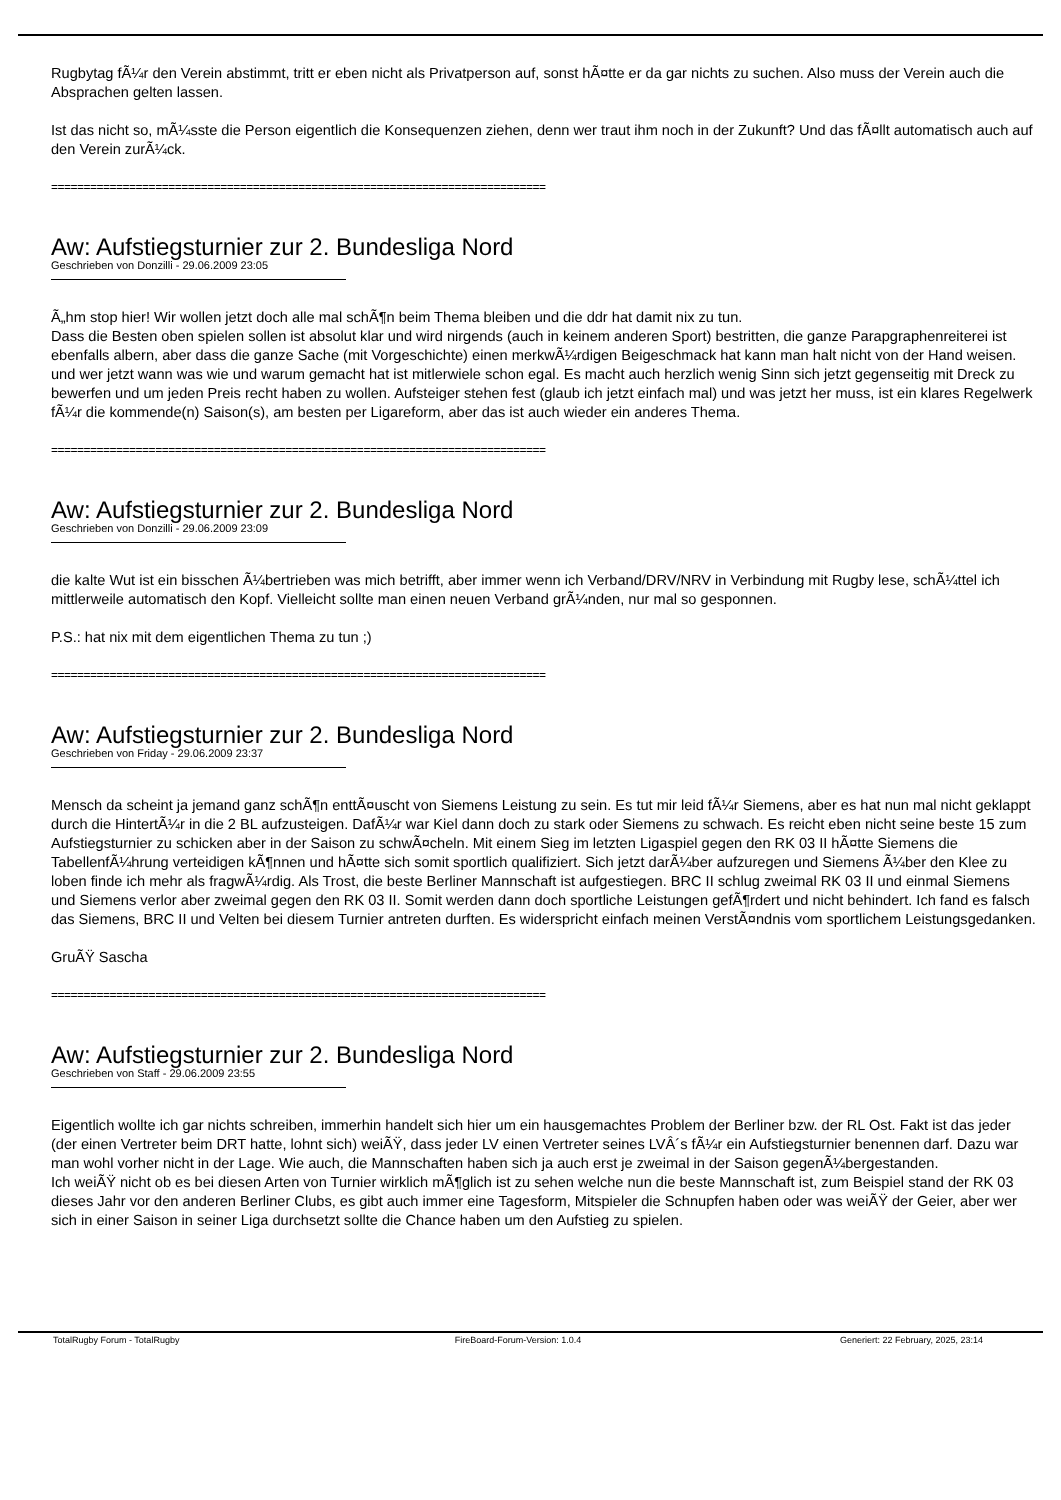Rugbytag fÃ¼r den Verein abstimmt, tritt er eben nicht als Privatperson auf, sonst hÃ¤tte er da gar nichts zu suchen. Also muss der Verein auch die Absprachen gelten lassen.
Ist das nicht so, mÃ¼sste die Person eigentlich die Konsequenzen ziehen, denn wer traut ihm noch in der Zukunft? Und das fÃ¤llt automatisch auch auf den Verein zurÃ¼ck.
============================================================================
Aw: Aufstiegsturnier zur 2. Bundesliga Nord
Geschrieben von Donzilli - 29.06.2009 23:05
Ã„hm stop hier! Wir wollen jetzt doch alle mal schÃ¶n beim Thema bleiben und die ddr hat damit nix zu tun.
Dass die Besten oben spielen sollen ist absolut klar und wird nirgends (auch in keinem anderen Sport) bestritten, die ganze Parapgraphenreiterei ist ebenfalls albern, aber dass die ganze Sache (mit Vorgeschichte) einen merkwÃ¼rdigen Beigeschmack hat kann man halt nicht von der Hand weisen. und wer jetzt wann was wie und warum gemacht hat ist mitlerwiele schon egal. Es macht auch herzlich wenig Sinn sich jetzt gegenseitig mit Dreck zu bewerfen und um jeden Preis recht haben zu wollen. Aufsteiger stehen fest (glaub ich jetzt einfach mal) und was jetzt her muss, ist ein klares Regelwerk fÃ¼r die kommende(n) Saison(s), am besten per Ligareform, aber das ist auch wieder ein anderes Thema.
============================================================================
Aw: Aufstiegsturnier zur 2. Bundesliga Nord
Geschrieben von Donzilli - 29.06.2009 23:09
die kalte Wut ist ein bisschen Ã¼bertrieben was mich betrifft, aber immer wenn ich Verband/DRV/NRV in Verbindung mit Rugby lese, schÃ¼ttel ich mittlerweile automatisch den Kopf. Vielleicht sollte man einen neuen Verband grÃ¼nden, nur mal so gesponnen.
P.S.: hat nix mit dem eigentlichen Thema zu tun ;)
============================================================================
Aw: Aufstiegsturnier zur 2. Bundesliga Nord
Geschrieben von Friday - 29.06.2009 23:37
Mensch da scheint ja jemand ganz schÃ¶n enttÃ¤uscht von Siemens Leistung zu sein. Es tut mir leid fÃ¼r Siemens, aber es hat nun mal nicht geklappt durch die HintertÃ¼r in die 2 BL aufzusteigen. DafÃ¼r war Kiel dann doch zu stark oder Siemens zu schwach. Es reicht eben nicht seine beste 15 zum Aufstiegsturnier zu schicken aber in der Saison zu schwÃ¤cheln. Mit einem Sieg im letzten Ligaspiel gegen den RK 03 II hÃ¤tte Siemens die TabellenfÃ¼hrung verteidigen kÃ¶nnen und hÃ¤tte sich somit sportlich qualifiziert. Sich jetzt darÃ¼ber aufzuregen und Siemens Ã¼ber den Klee zu loben finde ich mehr als fragwÃ¼rdig. Als Trost, die beste Berliner Mannschaft ist aufgestiegen. BRC II schlug zweimal RK 03 II und einmal Siemens und Siemens verlor aber zweimal gegen den RK 03 II. Somit werden dann doch sportliche Leistungen gefÃ¶rdert und nicht behindert. Ich fand es falsch das Siemens, BRC II und Velten bei diesem Turnier antreten durften. Es widerspricht einfach meinen VerstÃ¤ndnis vom sportlichem Leistungsgedanken.
GruÃŸ Sascha
============================================================================
Aw: Aufstiegsturnier zur 2. Bundesliga Nord
Geschrieben von Staff - 29.06.2009 23:55
Eigentlich wollte ich gar nichts schreiben, immerhin handelt sich hier um ein hausgemachtes Problem der Berliner bzw. der RL Ost. Fakt ist das jeder (der einen Vertreter beim DRT hatte, lohnt sich) weiÃŸ, dass jeder LV einen Vertreter seines LVÂ´s fÃ¼r ein Aufstiegsturnier benennen darf. Dazu war man wohl vorher nicht in der Lage. Wie auch, die Mannschaften haben sich ja auch erst je zweimal in der Saison gegenÃ¼bergestanden.
Ich weiÃŸ nicht ob es bei diesen Arten von Turnier wirklich mÃ¶glich ist zu sehen welche nun die beste Mannschaft ist, zum Beispiel stand der RK 03 dieses Jahr vor den anderen Berliner Clubs, es gibt auch immer eine Tagesform, Mitspieler die Schnupfen haben oder was weiÃŸ der Geier, aber wer sich in einer Saison in seiner Liga durchsetzt sollte die Chance haben um den Aufstieg zu spielen.
TotalRugby Forum - TotalRugby FireBoard-Forum-Version: 1.0.4 Generiert: 22 February, 2025, 23:14